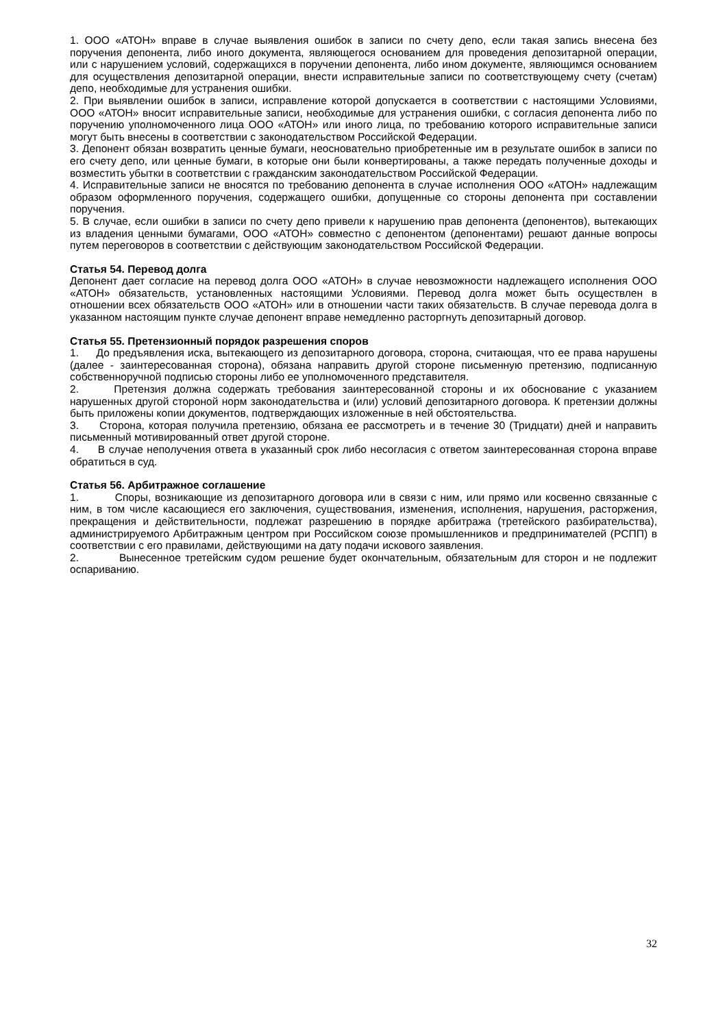1. ООО «АТОН» вправе в случае выявления ошибок в записи по счету депо, если такая запись внесена без поручения депонента, либо иного документа, являющегося основанием для проведения депозитарной операции, или с нарушением условий, содержащихся в поручении депонента, либо ином документе, являющимся основанием для осуществления депозитарной операции, внести исправительные записи по соответствующему счету (счетам) депо, необходимые для устранения ошибки.
2. При выявлении ошибок в записи, исправление которой допускается в соответствии с настоящими Условиями, ООО «АТОН» вносит исправительные записи, необходимые для устранения ошибки, с согласия депонента либо по поручению уполномоченного лица ООО «АТОН» или иного лица, по требованию которого исправительные записи могут быть внесены в соответствии с законодательством Российской Федерации.
3. Депонент обязан возвратить ценные бумаги, неосновательно приобретенные им в результате ошибок в записи по его счету депо, или ценные бумаги, в которые они были конвертированы, а также передать полученные доходы и возместить убытки в соответствии с гражданским законодательством Российской Федерации.
4. Исправительные записи не вносятся по требованию депонента в случае исполнения ООО «АТОН» надлежащим образом оформленного поручения, содержащего ошибки, допущенные со стороны депонента при составлении поручения.
5. В случае, если ошибки в записи по счету депо привели к нарушению прав депонента (депонентов), вытекающих из владения ценными бумагами, ООО «АТОН» совместно с депонентом (депонентами) решают данные вопросы путем переговоров в соответствии с действующим законодательством Российской Федерации.
Статья 54. Перевод долга
Депонент дает согласие на перевод долга ООО «АТОН» в случае невозможности надлежащего исполнения ООО «АТОН» обязательств, установленных настоящими Условиями. Перевод долга может быть осуществлен в отношении всех обязательств ООО «АТОН» или в отношении части таких обязательств. В случае перевода долга в указанном настоящим пункте случае депонент вправе немедленно расторгнуть депозитарный договор.
Статья 55. Претензионный порядок разрешения споров
1. До предъявления иска, вытекающего из депозитарного договора, сторона, считающая, что ее права нарушены (далее - заинтересованная сторона), обязана направить другой стороне письменную претензию, подписанную собственноручной подписью стороны либо ее уполномоченного представителя.
2. Претензия должна содержать требования заинтересованной стороны и их обоснование с указанием нарушенных другой стороной норм законодательства и (или) условий депозитарного договора. К претензии должны быть приложены копии документов, подтверждающих изложенные в ней обстоятельства.
3. Сторона, которая получила претензию, обязана ее рассмотреть и в течение 30 (Тридцати) дней и направить письменный мотивированный ответ другой стороне.
4. В случае неполучения ответа в указанный срок либо несогласия с ответом заинтересованная сторона вправе обратиться в суд.
Статья 56. Арбитражное соглашение
1. Споры, возникающие из депозитарного договора или в связи с ним, или прямо или косвенно связанные с ним, в том числе касающиеся его заключения, существования, изменения, исполнения, нарушения, расторжения, прекращения и действительности, подлежат разрешению в порядке арбитража (третейского разбирательства), администрируемого Арбитражным центром при Российском союзе промышленников и предпринимателей (РСПП) в соответствии с его правилами, действующими на дату подачи искового заявления.
2. Вынесенное третейским судом решение будет окончательным, обязательным для сторон и не подлежит оспариванию.
32